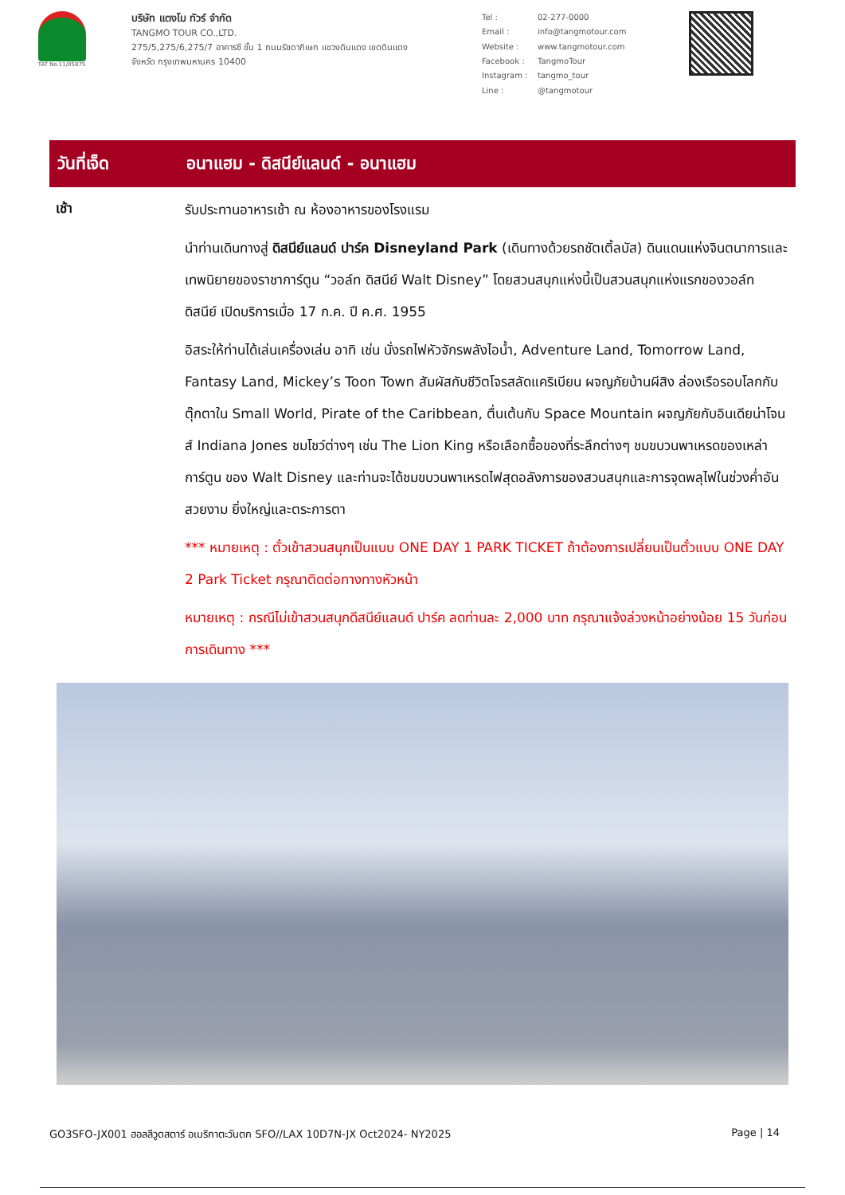TAT No.11/05875
บริษัท แตงโม ทัวร์ จำกัด
TANGMO TOUR CO.,LTD.
275/5,275/6,275/7 อาคารซี ชั้น 1 ถนนรัชดาภิเษก แขวงดินแดง เขตดินแดง
จังหวัด กรุงเทพมหานคร 10400
Tel : 02-277-0000 Email : info@tangmotour.com Website : www.tangmotour.com Facebook : TangmoTour Instagram : tangmo_tour Line : @tangmotour
วันที่เจ็ด อนาแฮม - ดิสนีย์แลนด์ - อนาแฮม
เช้า
รับประทานอาหารเช้า ณ ห้องอาหารของโรงแรม
นำท่านเดินทางสู่ ดิสนีย์แลนด์ ปาร์ค Disneyland Park (เดินทางด้วยรถชัตเติ้ลบัส) ดินแดนแห่งจินตนาการและเทพนิยายของราชาการ์ตูน “วอล์ท ดิสนีย์ Walt Disney” โดยสวนสนุกแห่งนี้เป็นสวนสนุกแห่งแรกของวอล์ท ดิสนีย์ เปิดบริการเมื่อ 17 ก.ค. ปี ค.ศ. 1955
อิสระให้ท่านได้เล่นเครื่องเล่น อาทิ เช่น นั่งรถไฟหัวจักรพลังไอน้ำ, Adventure Land, Tomorrow Land, Fantasy Land, Mickey’s Toon Town สัมผัสกับชีวิตโจรสลัดแคริเบียน ผจญภัยบ้านผีสิง ล่องเรือรอบโลกกับตุ๊กตาใน Small World, Pirate of the Caribbean, ตื่นเต้นกับ Space Mountain ผจญภัยกับอินเดียน่าโจนส์ Indiana Jones ชมโชว์ต่างๆ เช่น The Lion King หรือเลือกซื้อของที่ระลึกต่างๆ ชมขบวนพาเหรดของเหล่าการ์ตูน ของ Walt Disney และท่านจะได้ชมขบวนพาเหรดไฟสุดอลังการของสวนสนุกและการจุดพลุไฟในช่วงค่ำอันสวยงาม ยิ่งใหญ่และตระการตา
*** หมายเหตุ : ตั๋วเข้าสวนสนุกเป็นแบบ ONE DAY 1 PARK TICKET ถ้าต้องการเปลี่ยนเป็นตั๋วแบบ ONE DAY 2 Park Ticket กรุณาติดต่อทางทางหัวหน้า
หมายเหตุ : กรณีไม่เข้าสวนสนุกดีสนีย์แลนด์ ปาร์ค ลดท่านละ 2,000 บาท กรุณาแจ้งล่วงหน้าอย่างน้อย 15 วันก่อนการเดินทาง ***
GO3SFO-JX001 ฮอลลีวูดสตาร์ อเมริกาตะวันตก SFO//LAX 10D7N-JX Oct2024- NY2025 Page | 14